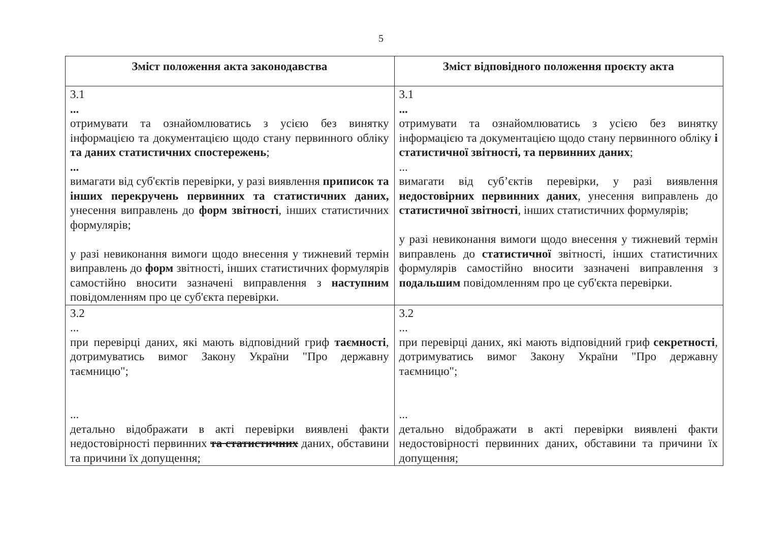5
| Зміст положення акта законодавства | Зміст відповідного положення проєкту акта |
| --- | --- |
| 3.1 ... отримувати та ознайомлюватись з усією без винятку інформацією та документацією щодо стану первинного обліку та даних статистичних спостережень ; ... вимагати від суб'єктів перевірки, у разі виявлення приписок та інших перекручень первинних та статистичних даних, унесення виправлень до форм звітності , інших статистичних формулярів; у разі невиконання вимоги щодо внесення у тижневий термін виправлень до форм звітності, інших статистичних формулярів самостійно вносити зазначені виправлення з наступним повідомленням про це суб'єкта перевірки. | 3.1 ... отримувати та ознайомлюватись з усією без винятку інформацією та документацією щодо стану первинного обліку і статистичної звітності, та первинних даних ; ... вимагати від суб’єктів перевірки, у разі виявлення недостовірних первинних даних , унесення виправлень до статистичної звітності , інших статистичних формулярів; у разі невиконання вимоги щодо внесення у тижневий термін виправлень до статистичної звітності, інших статистичних формулярів самостійно вносити зазначені виправлення з подальшим повідомленням про це суб'єкта перевірки. |
| 3.2 ... при перевірці даних, які мають відповідний гриф таємності , дотримуватись вимог Закону України "Про державну таємницю"; ... детально відображати в акті перевірки виявлені факти недостовірності первинних та статистичних даних, обставини та причини їх допущення; | 3.2 ... при перевірці даних, які мають відповідний гриф секретності , дотримуватись вимог Закону України "Про державну таємницю"; ... детально відображати в акті перевірки виявлені факти недостовірності первинних даних, обставини та причини їх допущення; |